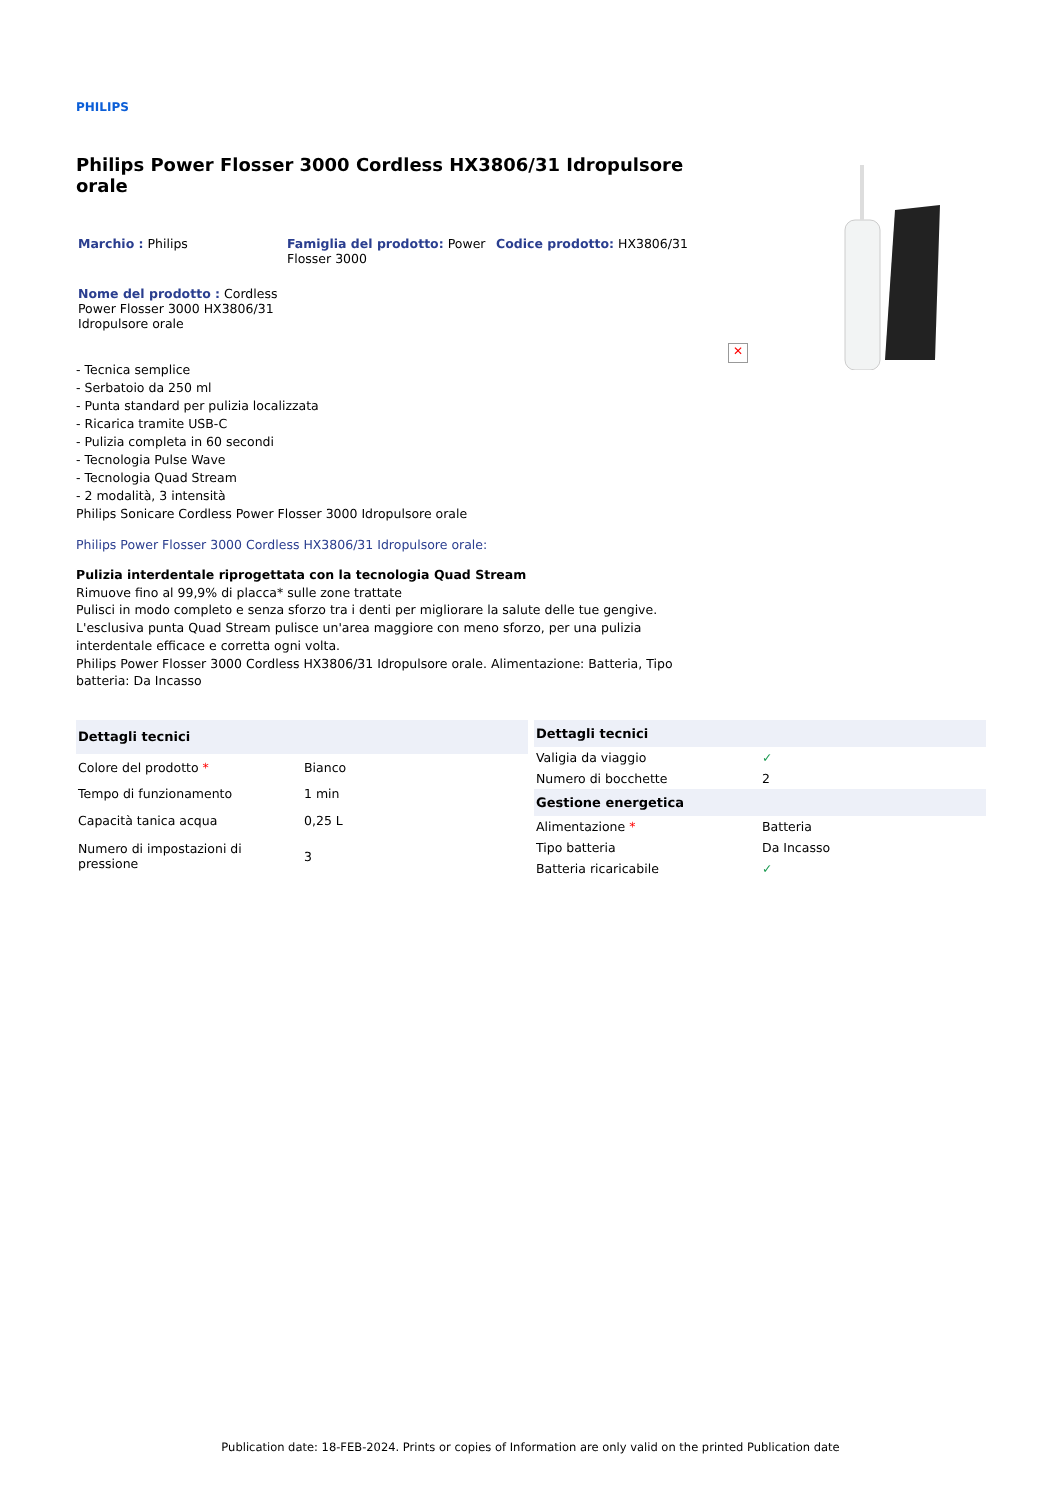✕
PHILIPS
Philips Power Flosser 3000 Cordless HX3806/31 Idropulsore orale
Marchio : Philips Famiglia del prodotto: Power Flosser 3000
Codice prodotto: HX3806/31
Nome del prodotto : Cordless Power Flosser 3000 HX3806/31 Idropulsore orale
- Tecnica semplice
- Serbatoio da 250 ml
- Punta standard per pulizia localizzata
- Ricarica tramite USB-C
- Pulizia completa in 60 secondi
- Tecnologia Pulse Wave
- Tecnologia Quad Stream
- 2 modalità, 3 intensità
Philips Sonicare Cordless Power Flosser 3000 Idropulsore orale
Philips Power Flosser 3000 Cordless HX3806/31 Idropulsore orale:
Pulizia interdentale riprogettata con la tecnologia Quad Stream
Rimuove fino al 99,9% di placca* sulle zone trattate
Pulisci in modo completo e senza sforzo tra i denti per migliorare la salute delle tue gengive. L'esclusiva punta Quad Stream pulisce un'area maggiore con meno sforzo, per una pulizia interdentale efficace e corretta ogni volta.
Philips Power Flosser 3000 Cordless HX3806/31 Idropulsore orale. Alimentazione: Batteria, Tipo batteria: Da Incasso
| Dettagli tecnici | |
| --- | --- |
| Colore del prodotto * | Bianco |
| Tempo di funzionamento | 1 min |
| Capacità tanica acqua | 0,25 L |
| Numero di impostazioni di pressione | 3 |
| Dettagli tecnici | |
| --- | --- |
| Valigia da viaggio | ✓ |
| Numero di bocchette | 2 |
| Gestione energetica | |
| Alimentazione * | Batteria |
| Tipo batteria | Da Incasso |
| Batteria ricaricabile | ✓ |
Publication date: 18-FEB-2024. Prints or copies of Information are only valid on the printed Publication date